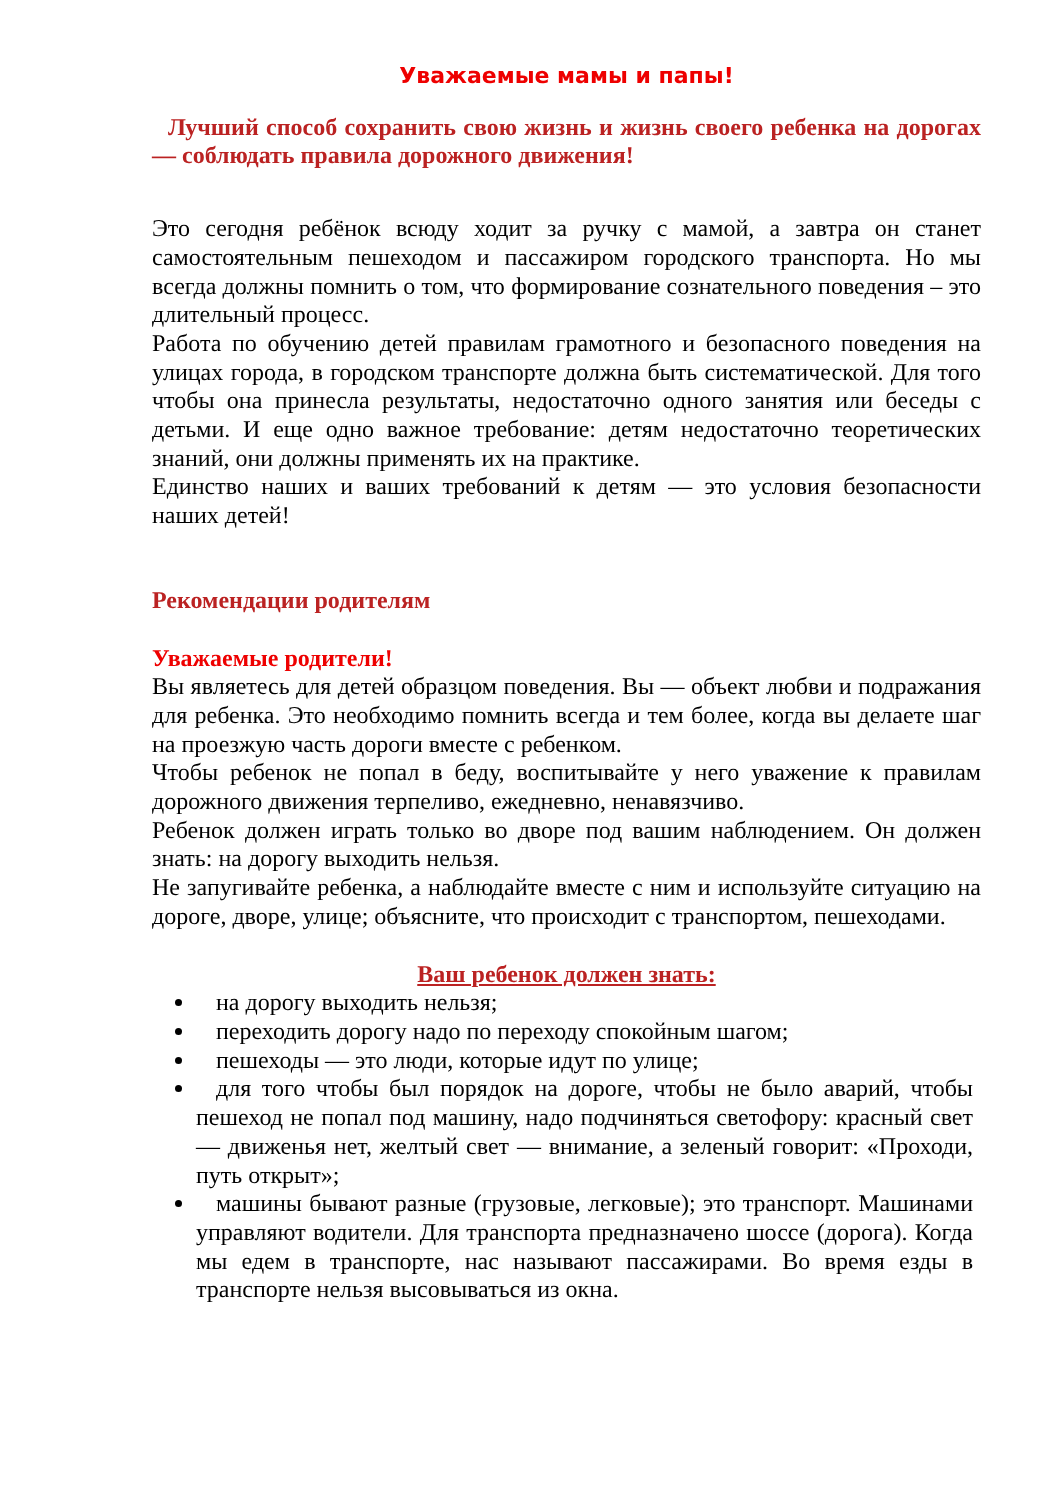Уважаемые мамы и папы!
Лучший способ сохранить свою жизнь и жизнь своего ребенка на дорогах — соблюдать правила дорожного движения!
Это сегодня ребёнок всюду ходит за ручку с мамой, а завтра он станет самостоятельным пешеходом и пассажиром городского транспорта. Но мы всегда должны помнить о том, что формирование сознательного поведения – это длительный процесс.
Работа по обучению детей правилам грамотного и безопасного поведения на улицах города, в городском транспорте должна быть систематической. Для того чтобы она принесла результаты, недостаточно одного занятия или беседы с детьми. И еще одно важное требование: детям недостаточно теоретических знаний, они должны применять их на практике.
Единство наших и ваших требований к детям — это условия безопасности наших детей!
Рекомендации родителям
Уважаемые родители!
Вы являетесь для детей образцом поведения. Вы — объект любви и подражания для ребенка. Это необходимо помнить всегда и тем более, когда вы делаете шаг на проезжую часть дороги вместе с ребенком.
Чтобы ребенок не попал в беду, воспитывайте у него уважение к правилам дорожного движения терпеливо, ежедневно, ненавязчиво.
Ребенок должен играть только во дворе под вашим наблюдением. Он должен знать: на дорогу выходить нельзя.
Не запугивайте ребенка, а наблюдайте вместе с ним и используйте ситуацию на дороге, дворе, улице; объясните, что происходит с транспортом, пешеходами.
Ваш ребенок должен знать:
на дорогу выходить нельзя;
переходить дорогу надо по переходу спокойным шагом;
пешеходы — это люди, которые идут по улице;
для того чтобы был порядок на дороге, чтобы не было аварий, чтобы пешеход не попал под машину, надо подчиняться светофору: красный свет — движенья нет, желтый свет — внимание, а зеленый говорит: «Проходи, путь открыт»;
машины бывают разные (грузовые, легковые); это транспорт. Машинами управляют водители. Для транспорта предназначено шоссе (дорога). Когда мы едем в транспорте, нас называют пассажирами. Во время езды в транспорте нельзя высовываться из окна.